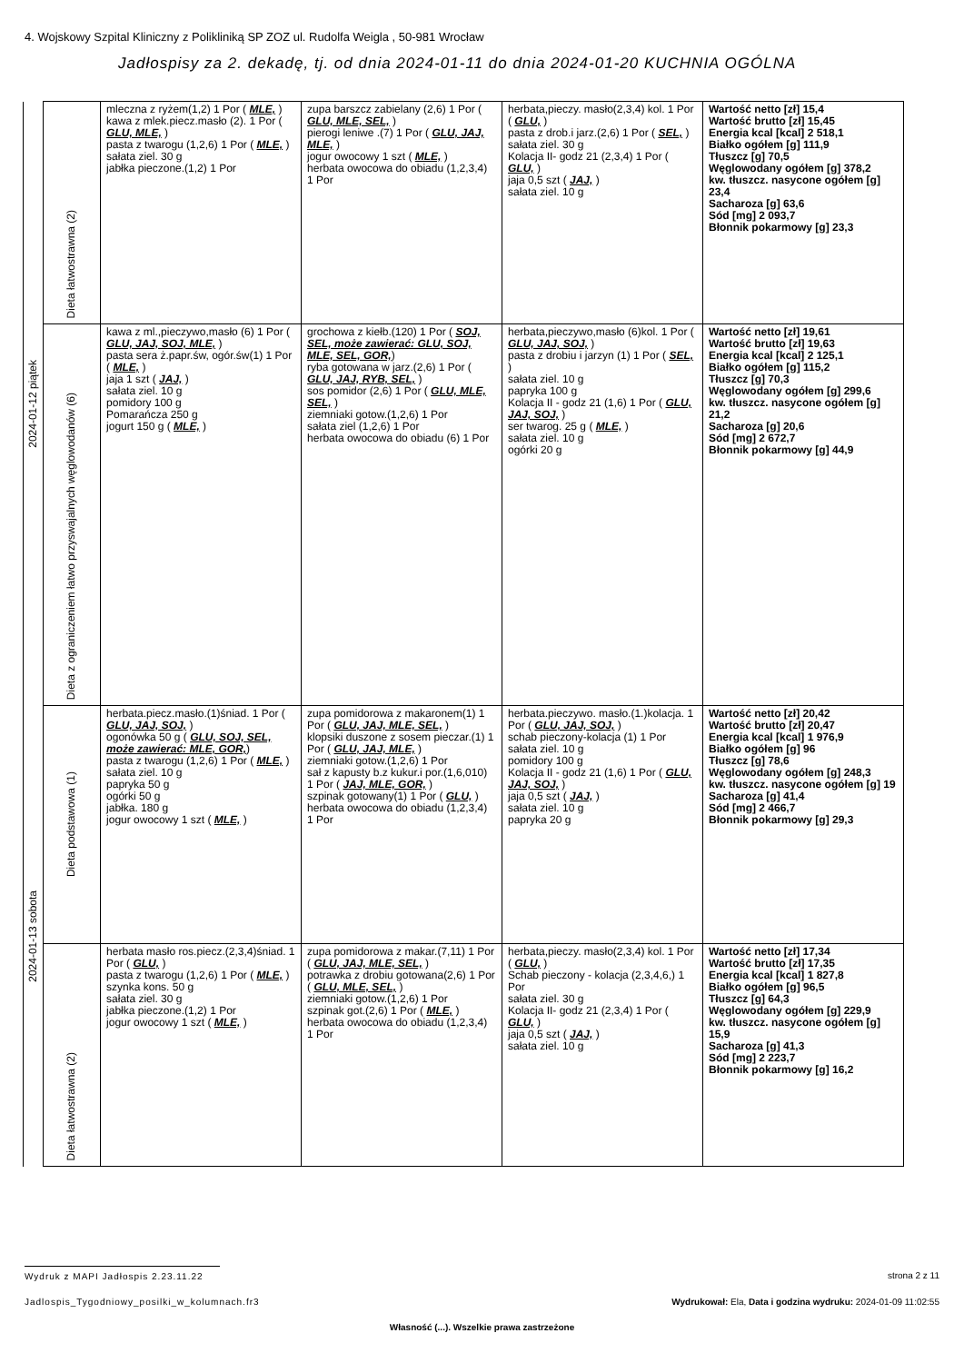4. Wojskowy Szpital Kliniczny z Polikliniką SP ZOZ ul. Rudolfa Weigla , 50-981 Wrocław
Jadłospisy za 2. dekadę, tj. od dnia 2024-01-11 do dnia 2024-01-20 KUCHNIA OGÓLNA
| 2024-01-12 piątek | Dieta łatwostrawna (2) | mleczna z ryżem(1,2) 1 Por ( MLE, ) kawa z mlek.piecz.masło (2). 1 Por ( GLU, MLE, ) pasta z twarogu (1,2,6) 1 Por ( MLE, ) sałata ziel. 30 g jabłka pieczone.(1,2) 1 Por | zupa barszcz zabielany (2,6) 1 Por ( GLU, MLE, SEL, ) pierogi leniwe .(7) 1 Por ( GLU, JAJ, MLE, ) jogur owocowy 1 szt ( MLE, ) herbata owocowa do obiadu (1,2,3,4) 1 Por | herbata,pieczy. masło(2,3,4) kol. 1 Por ( GLU, ) pasta z drob.i jarz.(2,6) 1 Por ( SEL, ) sałata ziel. 30 g Kolacja II- godz 21 (2,3,4) 1 Por ( GLU, ) jaja 0,5 szt ( JAJ, ) sałata ziel. 10 g | Wartość netto [zł] 15,4 Wartość brutto [zł] 15,45 Energia kcal [kcal] 2 518,1 Białko ogółem [g] 111,9 Tłuszcz [g] 70,5 Węglowodany ogółem [g] 378,2 kw. tłuszcz. nasycone ogółem [g] 23,4 Sacharoza [g] 63,6 Sód [mg] 2 093,7 Błonnik pokarmowy [g] 23,3 |
| | Dieta z ograniczeniem łatwo przyswajalnych węglowodanów (6) | kawa z ml.,pieczywo,masło (6) 1 Por ( GLU, JAJ, SOJ, MLE, ) pasta sera ż.papr.św, ogór.św(1) 1 Por ( MLE, ) jaja 1 szt ( JAJ, ) sałata ziel. 10 g pomidory 100 g Pomarańcza 250 g jogurt 150 g ( MLE, ) | grochowa z kiełb.(120) 1 Por ( SOJ, SEL, może zawierać: GLU, SOJ, MLE, SEL, GOR, ) ryba gotowana w jarz.(2,6) 1 Por ( GLU, JAJ, RYB, SEL, ) sos pomidor (2,6) 1 Por ( GLU, MLE, SEL, ) ziemniaki gotow.(1,2,6) 1 Por sałata ziel (1,2,6) 1 Por herbata owocowa do obiadu (6) 1 Por | herbata,pieczywo,masło (6)kol. 1 Por ( GLU, JAJ, SOJ, ) pasta z drobiu i jarzyn (1) 1 Por ( SEL, ) sałata ziel. 10 g papryka 100 g Kolacja II - godz 21 (1,6) 1 Por ( GLU, JAJ, SOJ, ) ser twarog. 25 g ( MLE, ) sałata ziel. 10 g ogórki 20 g | Wartość netto [zł] 19,61 Wartość brutto [zł] 19,63 Energia kcal [kcal] 2 125,1 Białko ogółem [g] 115,2 Tłuszcz [g] 70,3 Węglowodany ogółem [g] 299,6 kw. tłuszcz. nasycone ogółem [g] 21,2 Sacharoza [g] 20,6 Sód [mg] 2 672,7 Błonnik pokarmowy [g] 44,9 |
| 2024-01-13 sobota | Dieta podstawowa (1) | herbata.piecz.masło.(1)śniad. 1 Por ( GLU, JAJ, SOJ, ) ogonówka 50 g ( GLU, SOJ, SEL, może zawierać: MLE, GOR, ) pasta z twarogu (1,2,6) 1 Por ( MLE, ) sałata ziel. 10 g papryka 50 g ogórki 50 g jabłka. 180 g jogur owocowy 1 szt ( MLE, ) | zupa pomidorowa z makaronem(1) 1 Por ( GLU, JAJ, MLE, SEL, ) klopsiki duszone z sosem pieczar.(1) 1 Por ( GLU, JAJ, MLE, ) ziemniaki gotow.(1,2,6) 1 Por sał z kapusty b.z kukur.i por.(1,6,010) 1 Por ( JAJ, MLE, GOR, ) szpinak gotowany(1) 1 Por ( GLU, ) herbata owocowa do obiadu (1,2,3,4) 1 Por | herbata.pieczywo. masło.(1.)kolacja. 1 Por ( GLU, JAJ, SOJ, ) schab pieczony-kolacja (1) 1 Por sałata ziel. 10 g pomidory 100 g Kolacja II - godz 21 (1,6) 1 Por ( GLU, JAJ, SOJ, ) jaja 0,5 szt ( JAJ, ) sałata ziel. 10 g papryka 20 g | Wartość netto [zł] 20,42 Wartość brutto [zł] 20,47 Energia kcal [kcal] 1 976,9 Białko ogółem [g] 96 Tłuszcz [g] 78,6 Węglowodany ogółem [g] 248,3 kw. tłuszcz. nasycone ogółem [g] 19 Sacharoza [g] 41,4 Sód [mg] 2 466,7 Błonnik pokarmowy [g] 29,3 |
| | Dieta łatwostrawna (2) | herbata masło ros.piecz.(2,3,4)śniad. 1 Por ( GLU, ) pasta z twarogu (1,2,6) 1 Por ( MLE, ) szynka kons. 50 g sałata ziel. 30 g jabłka pieczone.(1,2) 1 Por jogur owocowy 1 szt ( MLE, ) | zupa pomidorowa z makar.(7,11) 1 Por ( GLU, JAJ, MLE, SEL, ) potrawka z drobiu gotowana(2,6) 1 Por ( GLU, MLE, SEL, ) ziemniaki gotow.(1,2,6) 1 Por szpinak got.(2,6) 1 Por ( MLE, ) herbata owocowa do obiadu (1,2,3,4) 1 Por | herbata,pieczy. masło(2,3,4) kol. 1 Por ( GLU, ) Schab pieczony - kolacja (2,3,4,6,) 1 Por sałata ziel. 30 g Kolacja II- godz 21 (2,3,4) 1 Por ( GLU, ) jaja 0,5 szt ( JAJ, ) sałata ziel. 10 g | Wartość netto [zł] 17,34 Wartość brutto [zł] 17,35 Energia kcal [kcal] 1 827,8 Białko ogółem [g] 96,5 Tłuszcz [g] 64,3 Węglowodany ogółem [g] 229,9 kw. tłuszcz. nasycone ogółem [g] 15,9 Sacharoza [g] 41,3 Sód [mg] 2 223,7 Błonnik pokarmowy [g] 16,2 |
Wydruk z MAPI Jadłospis 2.23.11.22
strona 2 z 11
Jadlospis_Tygodniowy_posilki_w_kolumnach.fr3
Wydrukował: Ela, Data i godzina wydruku: 2024-01-09 11:02:55
Własność (...). Wszelkie prawa zastrzeżone